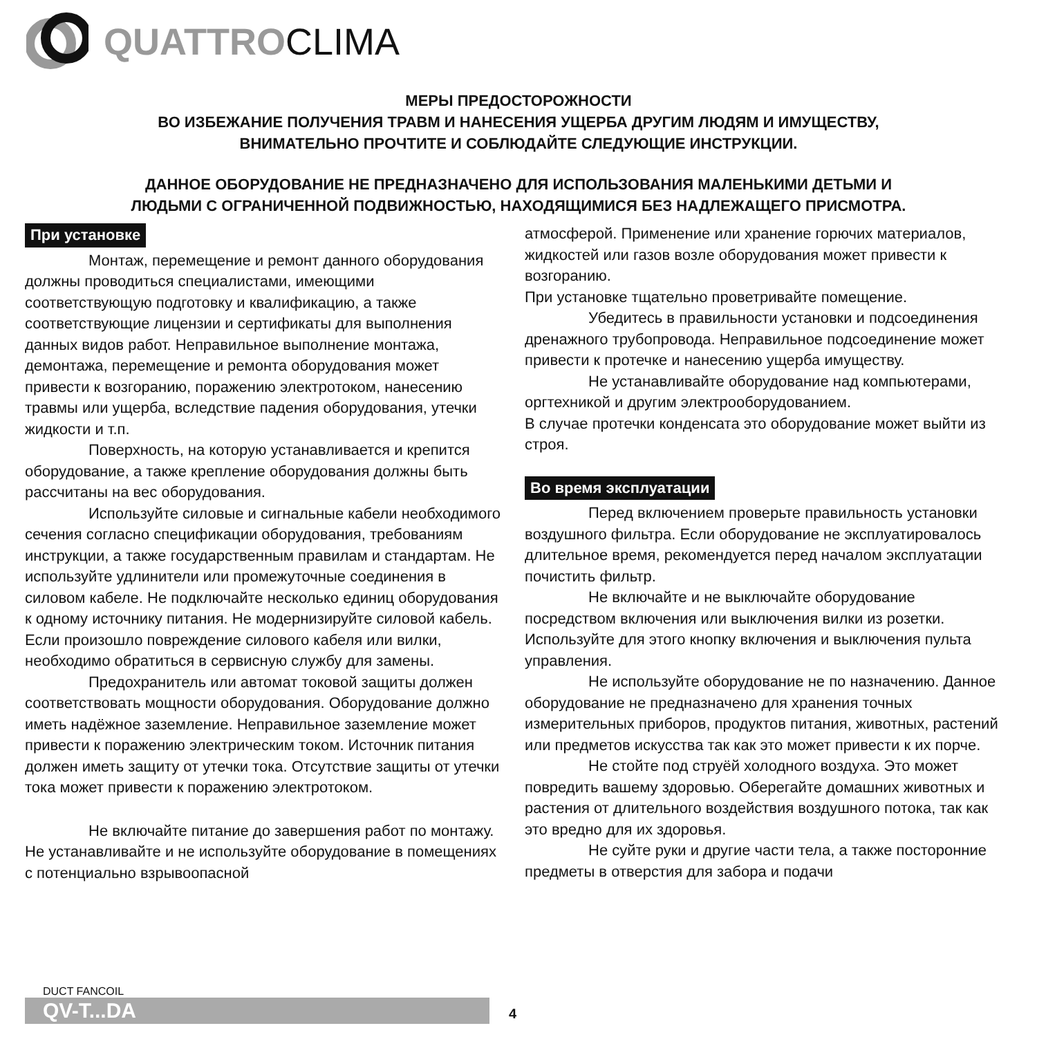QUATTRO CLIMA
МЕРЫ ПРЕДОСТОРОЖНОСТИ
ВО ИЗБЕЖАНИЕ ПОЛУЧЕНИЯ ТРАВМ И НАНЕСЕНИЯ УЩЕРБА ДРУГИМ ЛЮДЯМ И ИМУЩЕСТВУ,
ВНИМАТЕЛЬНО ПРОЧТИТЕ И СОБЛЮДАЙТЕ СЛЕДУЮЩИЕ ИНСТРУКЦИИ.
ДАННОЕ ОБОРУДОВАНИЕ НЕ ПРЕДНАЗНАЧЕНО ДЛЯ ИСПОЛЬЗОВАНИЯ МАЛЕНЬКИМИ ДЕТЬМИ И
ЛЮДЬМИ С ОГРАНИЧЕННОЙ ПОДВИЖНОСТЬЮ, НАХОДЯЩИМИСЯ БЕЗ НАДЛЕЖАЩЕГО ПРИСМОТРА.
При установке
Монтаж, перемещение и ремонт данного оборудования должны проводиться специалистами, имеющими соответствующую подготовку и квалификацию, а также соответствующие лицензии и сертификаты для выполнения данных видов работ. Неправильное выполнение монтажа, демонтажа, перемещение и ремонта оборудования может привести к возгоранию, поражению электротоком, нанесению травмы или ущерба, вследствие падения оборудования, утечки жидкости и т.п.
Поверхность, на которую устанавливается и крепится оборудование, а также крепление оборудования должны быть рассчитаны на вес оборудования.
Используйте силовые и сигнальные кабели необходимого сечения согласно спецификации оборудования, требованиям инструкции, а также государственным правилам и стандартам. Не используйте удлинители или промежуточные соединения в силовом кабеле. Не подключайте несколько единиц оборудования к одному источнику питания. Не модернизируйте силовой кабель. Если произошло повреждение силового кабеля или вилки, необходимо обратиться в сервисную службу для замены.
Предохранитель или автомат токовой защиты должен соответствовать мощности оборудования. Оборудование должно иметь надёжное заземление. Неправильное заземление может привести к поражению электрическим током. Источник питания должен иметь защиту от утечки тока. Отсутствие защиты от утечки тока может привести к поражению электротоком.
Не включайте питание до завершения работ по монтажу. Не устанавливайте и не используйте оборудование в помещениях с потенциально взрывоопасной
атмосферой. Применение или хранение горючих материалов, жидкостей или газов возле оборудования может привести к возгоранию.
При установке тщательно проветривайте помещение.
Убедитесь в правильности установки и подсоединения дренажного трубопровода. Неправильное подсоединение может привести к протечке и нанесению ущерба имуществу.
Не устанавливайте оборудование над компьютерами, оргтехникой и другим электрооборудованием.
В случае протечки конденсата это оборудование может выйти из строя.
Во время эксплуатации
Перед включением проверьте правильность установки воздушного фильтра. Если оборудование не эксплуатировалось длительное время, рекомендуется перед началом эксплуатации почистить фильтр.
Не включайте и не выключайте оборудование посредством включения или выключения вилки из розетки. Используйте для этого кнопку включения и выключения пульта управления.
Не используйте оборудование не по назначению. Данное оборудование не предназначено для хранения точных измерительных приборов, продуктов питания, животных, растений или предметов искусства так как это может привести к их порче.
Не стойте под струёй холодного воздуха. Это может повредить вашему здоровью. Оберегайте домашних животных и растения от длительного воздействия воздушного потока, так как это вредно для их здоровья.
Не суйте руки и другие части тела, а также посторонние предметы в отверстия для забора и подачи
DUCT FANCOIL
QV-T...DA
4